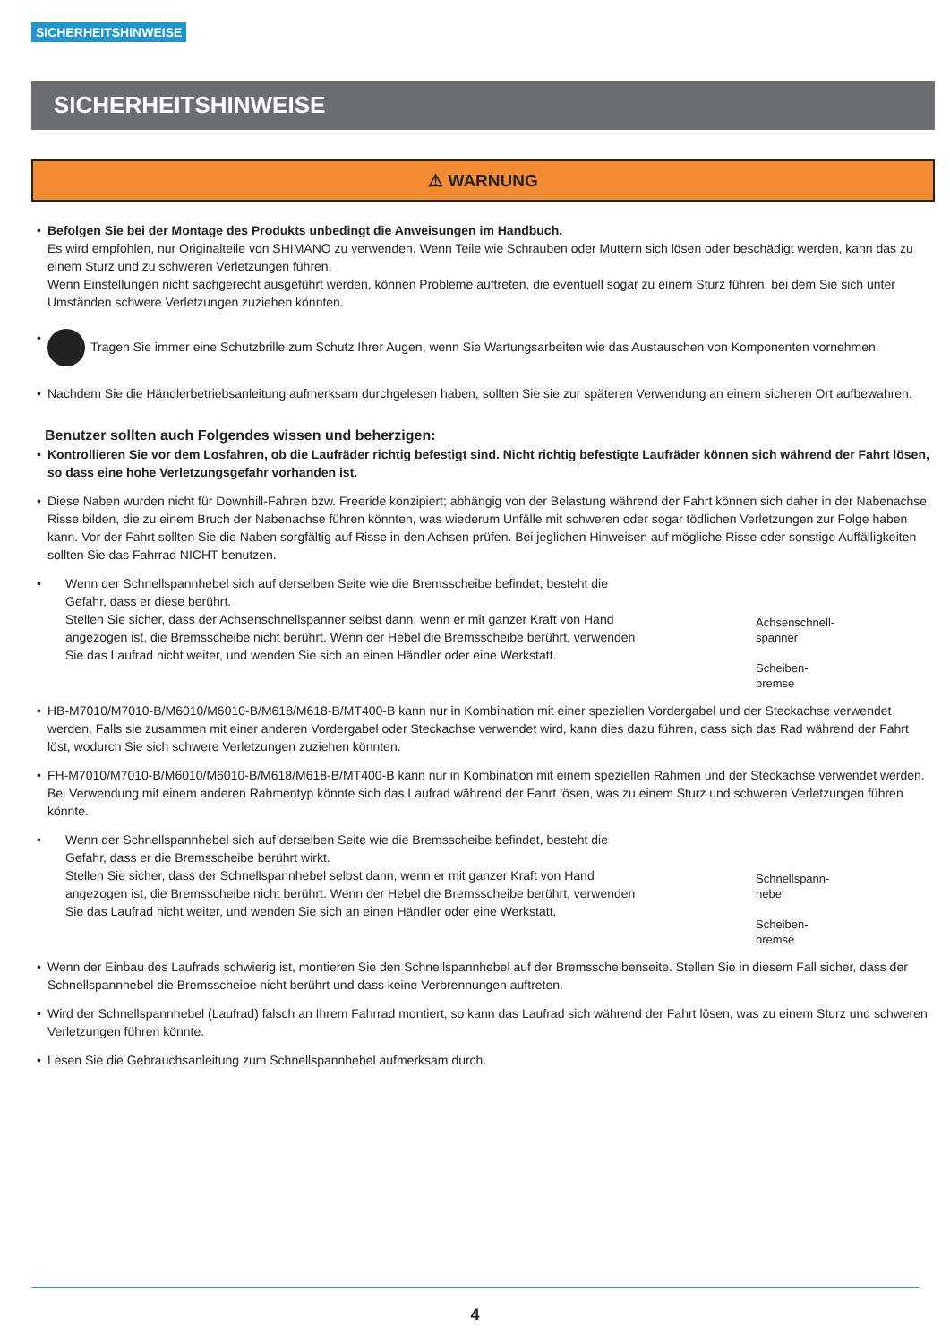SICHERHEITSHINWEISE
SICHERHEITSHINWEISE
⚠ WARNUNG
• Befolgen Sie bei der Montage des Produkts unbedingt die Anweisungen im Handbuch.
Es wird empfohlen, nur Originalteile von SHIMANO zu verwenden. Wenn Teile wie Schrauben oder Muttern sich lösen oder beschädigt werden, kann das zu einem Sturz und zu schweren Verletzungen führen.
Wenn Einstellungen nicht sachgerecht ausgeführt werden, können Probleme auftreten, die eventuell sogar zu einem Sturz führen, bei dem Sie sich unter Umständen schwere Verletzungen zuziehen könnten.
• Tragen Sie immer eine Schutzbrille zum Schutz Ihrer Augen, wenn Sie Wartungsarbeiten wie das Austauschen von Komponenten vornehmen.
• Nachdem Sie die Händlerbetriebsanleitung aufmerksam durchgelesen haben, sollten Sie sie zur späteren Verwendung an einem sicheren Ort aufbewahren.
Benutzer sollten auch Folgendes wissen und beherzigen:
• Kontrollieren Sie vor dem Losfahren, ob die Laufräder richtig befestigt sind. Nicht richtig befestigte Laufräder können sich während der Fahrt lösen, so dass eine hohe Verletzungsgefahr vorhanden ist.
• Diese Naben wurden nicht für Downhill-Fahren bzw. Freeride konzipiert; abhängig von der Belastung während der Fahrt können sich daher in der Nabenachse Risse bilden, die zu einem Bruch der Nabenachse führen könnten, was wiederum Unfälle mit schweren oder sogar tödlichen Verletzungen zur Folge haben kann. Vor der Fahrt sollten Sie die Naben sorgfältig auf Risse in den Achsen prüfen. Bei jeglichen Hinweisen auf mögliche Risse oder sonstige Auffälligkeiten sollten Sie das Fahrrad NICHT benutzen.
•
Wenn der Schnellspannhebel sich auf derselben Seite wie die Bremsscheibe befindet, besteht die Gefahr, dass er diese berührt.
Stellen Sie sicher, dass der Achsenschnellspanner selbst dann, wenn er mit ganzer Kraft von Hand angezogen ist, die Bremsscheibe nicht berührt. Wenn der Hebel die Bremsscheibe berührt, verwenden Sie das Laufrad nicht weiter, und wenden Sie sich an einen Händler oder eine Werkstatt.
Achsenschnell-
spanner
Scheiben-
bremse
• HB-M7010/M7010-B/M6010/M6010-B/M618/M618-B/MT400-B kann nur in Kombination mit einer speziellen Vordergabel und der Steckachse verwendet werden. Falls sie zusammen mit einer anderen Vordergabel oder Steckachse verwendet wird, kann dies dazu führen, dass sich das Rad während der Fahrt löst, wodurch Sie sich schwere Verletzungen zuziehen könnten.
• FH-M7010/M7010-B/M6010/M6010-B/M618/M618-B/MT400-B kann nur in Kombination mit einem speziellen Rahmen und der Steckachse verwendet werden. Bei Verwendung mit einem anderen Rahmentyp könnte sich das Laufrad während der Fahrt lösen, was zu einem Sturz und schweren Verletzungen führen könnte.
•
Wenn der Schnellspannhebel sich auf derselben Seite wie die Bremsscheibe befindet, besteht die Gefahr, dass er die Bremsscheibe berührt wirkt.
Stellen Sie sicher, dass der Schnellspannhebel selbst dann, wenn er mit ganzer Kraft von Hand angezogen ist, die Bremsscheibe nicht berührt. Wenn der Hebel die Bremsscheibe berührt, verwenden Sie das Laufrad nicht weiter, und wenden Sie sich an einen Händler oder eine Werkstatt.
Schnellspann-
hebel
Scheiben-
bremse
• Wenn der Einbau des Laufrads schwierig ist, montieren Sie den Schnellspannhebel auf der Bremsscheibenseite. Stellen Sie in diesem Fall sicher, dass der Schnellspannhebel die Bremsscheibe nicht berührt und dass keine Verbrennungen auftreten.
• Wird der Schnellspannhebel (Laufrad) falsch an Ihrem Fahrrad montiert, so kann das Laufrad sich während der Fahrt lösen, was zu einem Sturz und schweren Verletzungen führen könnte.
• Lesen Sie die Gebrauchsanleitung zum Schnellspannhebel aufmerksam durch.
4